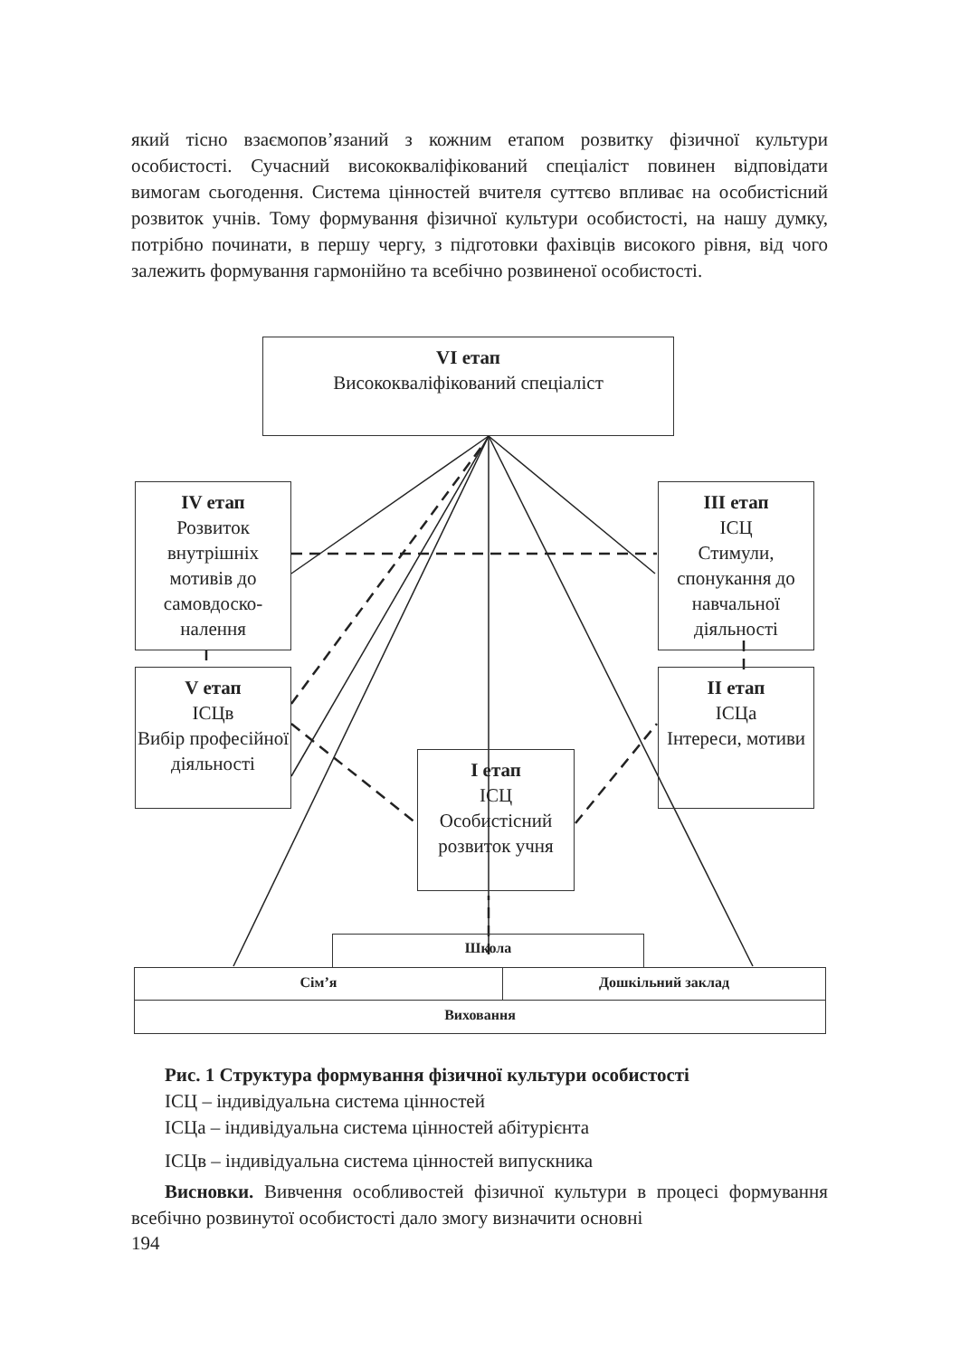який тісно взаємопов’язаний з кожним етапом розвитку фізичної культури особистості. Сучасний висококваліфікований спеціаліст повинен відповідати вимогам сьогодення. Система цінностей вчителя суттєво впливає на особистісний розвиток учнів. Тому формування фізичної культури особистості, на нашу думку, потрібно починати, в першу чергу, з підготовки фахівців високого рівня, від чого залежить формування гармонійно та всебічно розвиненої особистості.
VI етап
Висококваліфікований спеціаліст
IV етап
Розвиток внутрішніх мотивів до самовдоско-налення
III етап
ІСЦ
Стимули, спонукання до навчальної діяльності
V етап
ІСЦв
Вибір професійної діяльності
II етап
ІСЦа
Інтереси, мотиви
I етап
ІСЦ
Особистісний розвиток учня
Школа
Сім’я Дошкільний заклад
Виховання
Рис. 1 Структура формування фізичної культури особистості
ІСЦ – індивідуальна система цінностей
ІСЦа – індивідуальна система цінностей абітурієнта
ІСЦв – індивідуальна система цінностей випускника
Висновки. Вивчення особливостей фізичної культури в процесі формування всебічно розвинутої особистості дало змогу визначити основні
194